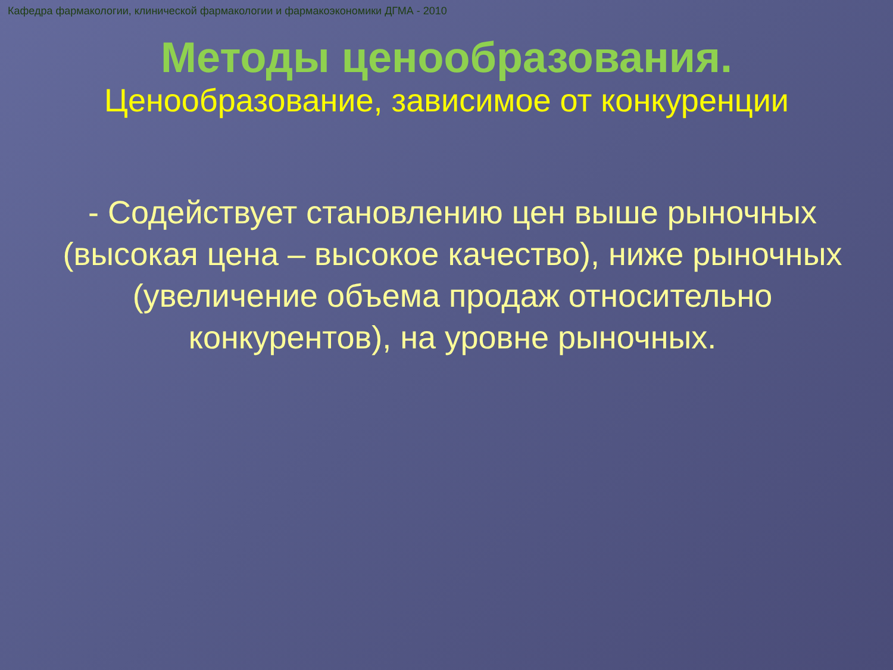Кафедра фармакологии, клинической фармакологии и фармакоэкономики ДГМА - 2010
Методы ценообразования.
Ценообразование, зависимое от конкуренции
- Содействует становлению цен выше рыночных (высокая цена – высокое качество), ниже рыночных (увеличение объема продаж относительно конкурентов), на уровне рыночных.